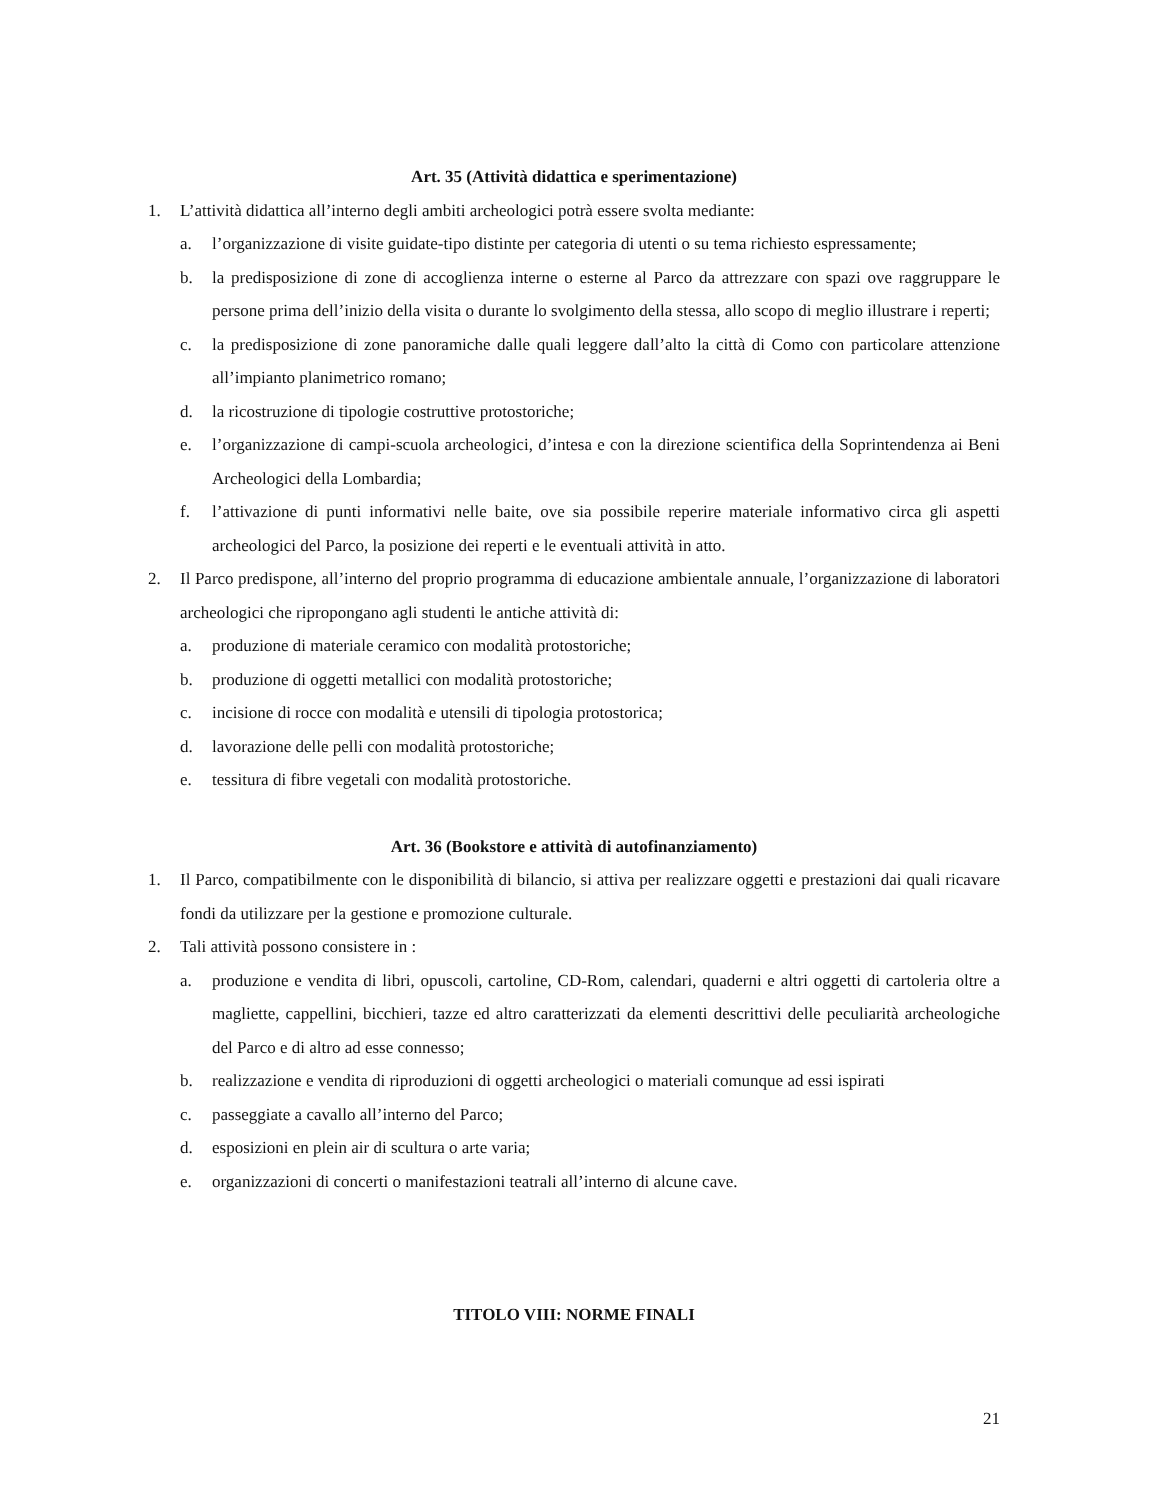Art. 35 (Attività didattica e sperimentazione)
1. L’attività didattica all’interno degli ambiti archeologici potrà essere svolta mediante:
a. l’organizzazione di visite guidate-tipo distinte per categoria di utenti o su tema richiesto espressamente;
b. la predisposizione di zone di accoglienza interne o esterne al Parco da attrezzare con spazi ove raggruppare le persone prima dell’inizio della visita o durante lo svolgimento della stessa, allo scopo di meglio illustrare i reperti;
c. la predisposizione di zone panoramiche dalle quali leggere dall’alto la città di Como con particolare attenzione all’impianto planimetrico romano;
d. la ricostruzione di tipologie costruttive protostoriche;
e. l’organizzazione di campi-scuola archeologici, d’intesa e con la direzione scientifica della Soprintendenza ai Beni Archeologici della Lombardia;
f. l’attivazione di punti informativi nelle baite, ove sia possibile reperire materiale informativo circa gli aspetti archeologici del Parco, la posizione dei reperti e le eventuali attività in atto.
2. Il Parco predispone, all’interno del proprio programma di educazione ambientale annuale, l’organizzazione di laboratori archeologici che ripropongano agli studenti le antiche attività di:
a. produzione di materiale ceramico con modalità protostoriche;
b. produzione di oggetti metallici con modalità protostoriche;
c. incisione di rocce con modalità e utensili di tipologia protostorica;
d. lavorazione delle pelli con modalità protostoriche;
e. tessitura di fibre vegetali con modalità protostoriche.
Art. 36 (Bookstore e attività di autofinanziamento)
1. Il Parco, compatibilmente con le disponibilità di bilancio, si attiva per realizzare oggetti e prestazioni dai quali ricavare fondi da utilizzare per la gestione e promozione culturale.
2. Tali attività possono consistere in :
a. produzione e vendita di libri, opuscoli, cartoline, CD-Rom, calendari, quaderni e altri oggetti di cartoleria oltre a magliette, cappellini, bicchieri, tazze ed altro caratterizzati da elementi descrittivi delle peculiarità archeologiche del Parco e di altro ad esse connesso;
b. realizzazione e vendita di riproduzioni di oggetti archeologici o materiali comunque ad essi ispirati
c. passeggiate a cavallo all’interno del Parco;
d. esposizioni en plein air di scultura o arte varia;
e. organizzazioni di concerti o manifestazioni teatrali all’interno di alcune cave.
TITOLO VIII: NORME FINALI
21